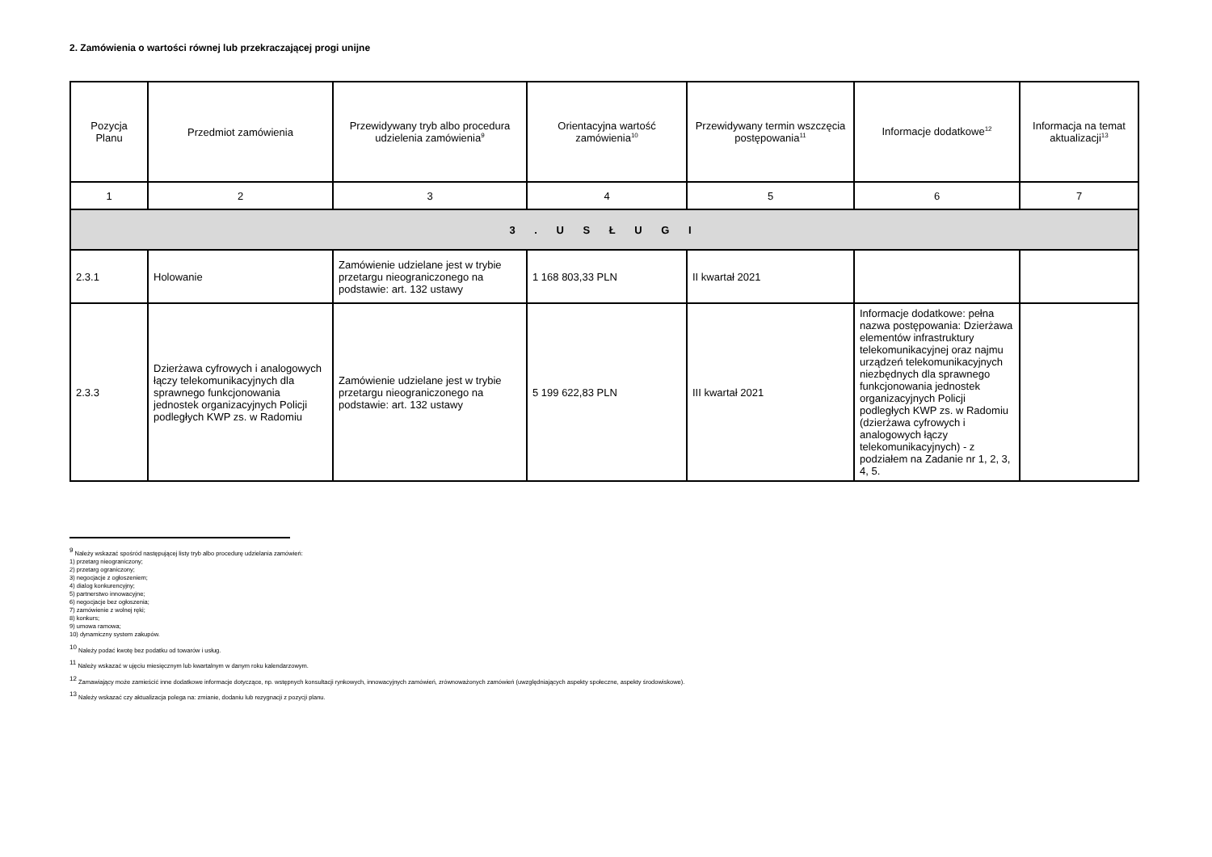2. Zamówienia o wartości równej lub przekraczającej progi unijne
| Pozycja Planu | Przedmiot zamówienia | Przewidywany tryb albo procedura udzielenia zamówienia<sup>9</sup> | Orientacyjna wartość zamówienia<sup>10</sup> | Przewidywany termin wszczęcia postępowania<sup>11</sup> | Informacje dodatkowe<sup>12</sup> | Informacja na temat aktualizacji<sup>13</sup> |
| --- | --- | --- | --- | --- | --- | --- |
| 1 | 2 | 3 | 4 | 5 | 6 | 7 |
| 3 . U S Ł U G I | | | | | | |
| 2.3.1 | Holowanie | Zamówienie udzielane jest w trybie przetargu nieograniczonego na podstawie: art. 132 ustawy | 1 168 803,33 PLN | II kwartał 2021 | | |
| 2.3.3 | Dzierżawa cyfrowych i analogowych łączy telekomunikacyjnych dla sprawnego funkcjonowania jednostek organizacyjnych Policji podległych KWP zs. w Radomiu | Zamówienie udzielane jest w trybie przetargu nieograniczonego na podstawie: art. 132 ustawy | 5 199 622,83 PLN | III kwartał 2021 | Informacje dodatkowe: pełna nazwa postępowania: Dzierżawa elementów infrastruktury telekomunikacyjnej oraz najmu urządzeń telekomunikacyjnych niezbędnych dla sprawnego funkcjonowania jednostek organizacyjnych Policji podległych KWP zs. w Radomiu (dzierżawa cyfrowych i analogowych łączy telekomunikacyjnych) - z podziałem na Zadanie nr 1, 2, 3, 4, 5. | |
<sup>9</sup> Należy wskazać spośród następującej listy tryb albo procedurę udzielania zamówień:
1) przetarg nieograniczony;
2) przetarg ograniczony;
3) negocjacje z ogłoszeniem;
4) dialog konkurencyjny;
5) partnerstwo innowacyjne;
6) negocjacje bez ogłoszenia;
7) zamówienie z wolnej ręki;
8) konkurs;
9) umowa ramowa;
10) dynamiczny system zakupów.
<sup>10</sup> Należy podać kwotę bez podatku od towarów i usług.
<sup>11</sup> Należy wskazać w ujęciu miesięcznym lub kwartalnym w danym roku kalendarzowym.
<sup>12</sup> Zamawiający może zamieścić inne dodatkowe informacje dotyczące, np. wstępnych konsultacji rynkowych, innowacyjnych zamówień, zrównoważonych zamówień (uwzględniających aspekty społeczne, aspekty środowiskowe).
<sup>13</sup> Należy wskazać czy aktualizacja polega na: zmianie, dodaniu lub rezygnacji z pozycji planu.